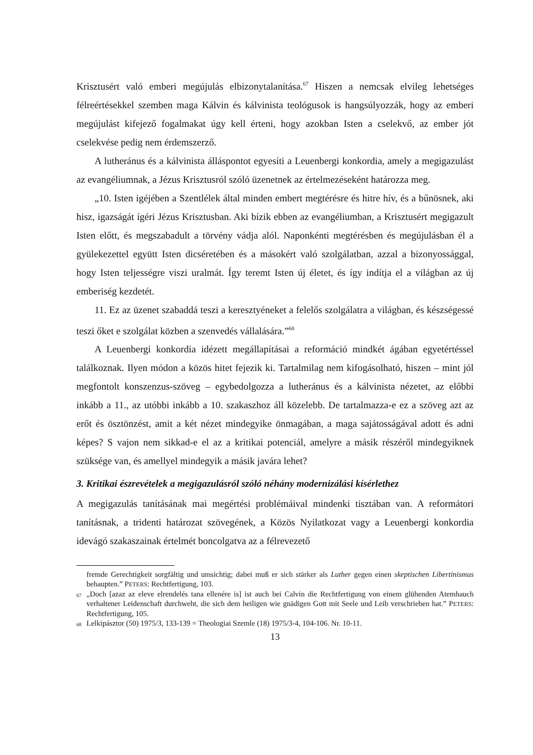Krisztusért való emberi megújulás elbizonytalanítása.<sup>67</sup> Hiszen a nemcsak elvileg lehetséges félreértésekkel szemben maga Kálvin és kálvinista teológusok is hangsúlyozzák, hogy az emberi megújulást kifejező fogalmakat úgy kell érteni, hogy azokban Isten a cselekvő, az ember jót cselekvése pedig nem érdemszerző.
A lutheránus és a kálvinista álláspontot egyesíti a Leuenbergi konkordia, amely a megigazulást az evangéliumnak, a Jézus Krisztusról szóló üzenetnek az értelmezéseként határozza meg.
„10. Isten igéjében a Szentlélek által minden embert megtérésre és hitre hív, és a bűnösnek, aki hisz, igazságát ígéri Jézus Krisztusban. Aki bízik ebben az evangéliumban, a Krisztusért megigazult Isten előtt, és megszabadult a törvény vádja alól. Naponkénti megtérésben és megújulásban él a gyülekezettel együtt Isten dicséretében és a másokért való szolgálatban, azzal a bizonyossággal, hogy Isten teljességre viszi uralmát. Így teremt Isten új életet, és így indítja el a világban az új emberiség kezdetét.
11. Ez az üzenet szabaddá teszi a keresztyéneket a felelős szolgálatra a világban, és készségessé teszi őket e szolgálat közben a szenvedés vállalására.”<sup>68</sup>
A Leuenbergi konkordia idézett megállapításai a reformáció mindkét ágában egyetértéssel találkoznak. Ilyen módon a közös hitet fejezik ki. Tartalmilag nem kifogásolható, hiszen – mint jól megfontolt konszenzus-szöveg – egybedolgozza a lutheránus és a kálvinista nézetet, az előbbi inkább a 11., az utóbbi inkább a 10. szakaszhoz áll közelebb. De tartalmazza-e ez a szöveg azt az erőt és ösztönzést, amit a két nézet mindegyike önmagában, a maga sajátosságával adott és adni képes? S vajon nem sikkad-e el az a kritikai potenciál, amelyre a másik részéről mindegyiknek szüksége van, és amellyel mindegyik a másik javára lehet?
3. Kritikai észrevételek a megigazulásról szóló néhány modernizálási kísérlethez
A megigazulás tanításának mai megértési problémáival mindenki tisztában van. A reformátori tanításnak, a tridenti határozat szövegének, a Közös Nyilatkozat vagy a Leuenbergi konkordia idevágó szakaszainak értelmét boncolgatva az a félrevezető
fremde Gerechtigkeit sorgfältig und umsichtig; dabei muß er sich stärker als Luther gegen einen skeptischen Libertinismus behaupten.” PETERS: Rechtfertigung, 103.
<sup>67</sup> „Doch [azaz az eleve elrendelés tana ellenére is] ist auch bei Calvin die Rechtfertigung von einem glühenden Atemhauch verhaltener Leidenschaft durchweht, die sich dem heiligen wie gnädigen Gott mit Seele und Leib verschrieben hat.” PETERS: Rechtfertigung, 105.
<sup>68</sup> Lelkipásztor (50) 1975/3, 133-139 = Theologiai Szemle (18) 1975/3-4, 104-106. Nr. 10-11.
13